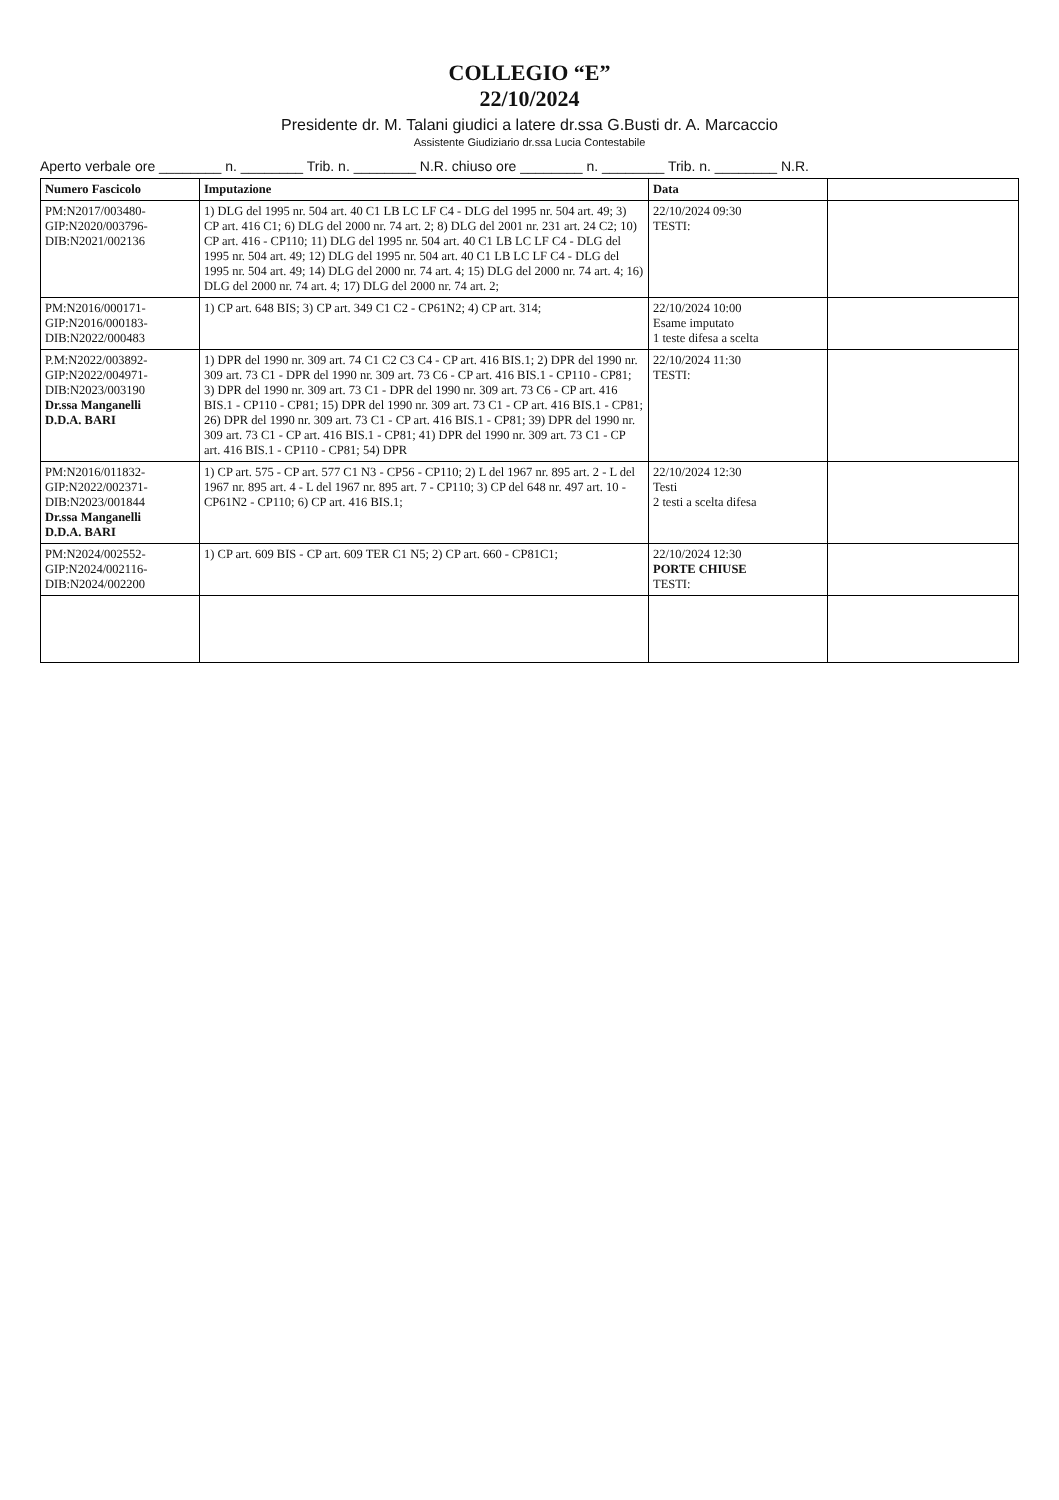COLLEGIO “E”
22/10/2024
Presidente dr. M. Talani giudici a latere dr.ssa G.Busti dr. A. Marcaccio
Assistente Giudiziario dr.ssa Lucia Contestabile
Aperto verbale ore ________ n. ________ Trib. n. ________ N.R. chiuso ore ________ n. ________ Trib. n. ________ N.R.
| Numero Fascicolo | Imputazione | Data | |
| --- | --- | --- | --- |
| PM:N2017/003480- GIP:N2020/003796- DIB:N2021/002136 | 1) DLG del 1995 nr. 504 art. 40 C1 LB LC LF C4 - DLG del 1995 nr. 504 art. 49; 3) CP art. 416 C1; 6) DLG del 2000 nr. 74 art. 2; 8) DLG del 2001 nr. 231 art. 24 C2; 10) CP art. 416 - CP110; 11) DLG del 1995 nr. 504 art. 40 C1 LB LC LF C4 - DLG del 1995 nr. 504 art. 49; 12) DLG del 1995 nr. 504 art. 40 C1 LB LC LF C4 - DLG del 1995 nr. 504 art. 49; 14) DLG del 2000 nr. 74 art. 4; 15) DLG del 2000 nr. 74 art. 4; 16) DLG del 2000 nr. 74 art. 4; 17) DLG del 2000 nr. 74 art. 2; | 22/10/2024 09:30 TESTI: | |
| PM:N2016/000171- GIP:N2016/000183- DIB:N2022/000483 | 1) CP art. 648 BIS; 3) CP art. 349 C1 C2 - CP61N2; 4) CP art. 314; | 22/10/2024 10:00 Esame imputato 1 teste difesa a scelta | |
| P.M:N2022/003892- GIP:N2022/004971- DIB:N2023/003190 Dr.ssa Manganelli D.D.A. BARI | 1) DPR del 1990 nr. 309 art. 74 C1 C2 C3 C4 - CP art. 416 BIS.1; 2) DPR del 1990 nr. 309 art. 73 C1 - DPR del 1990 nr. 309 art. 73 C6 - CP art. 416 BIS.1 - CP110 - CP81; 3) DPR del 1990 nr. 309 art. 73 C1 - DPR del 1990 nr. 309 art. 73 C6 - CP art. 416 BIS.1 - CP110 - CP81; 15) DPR del 1990 nr. 309 art. 73 C1 - CP art. 416 BIS.1 - CP81; 26) DPR del 1990 nr. 309 art. 73 C1 - CP art. 416 BIS.1 - CP81; 39) DPR del 1990 nr. 309 art. 73 C1 - CP art. 416 BIS.1 - CP81; 41) DPR del 1990 nr. 309 art. 73 C1 - CP art. 416 BIS.1 - CP110 - CP81; 54) DPR | 22/10/2024 11:30 TESTI: | |
| PM:N2016/011832- GIP:N2022/002371- DIB:N2023/001844 Dr.ssa Manganelli D.D.A. BARI | 1) CP art. 575 - CP art. 577 C1 N3 - CP56 - CP110; 2) L del 1967 nr. 895 art. 2 - L del 1967 nr. 895 art. 4 - L del 1967 nr. 895 art. 7 - CP110; 3) CP del 648 nr. 497 art. 10 - CP61N2 - CP110; 6) CP art. 416 BIS.1; | 22/10/2024 12:30 Testi 2 testi a scelta difesa | |
| PM:N2024/002552- GIP:N2024/002116- DIB:N2024/002200 | 1) CP art. 609 BIS - CP art. 609 TER C1 N5; 2) CP art. 660 - CP81C1; | 22/10/2024 12:30 PORTE CHIUSE TESTI: | |